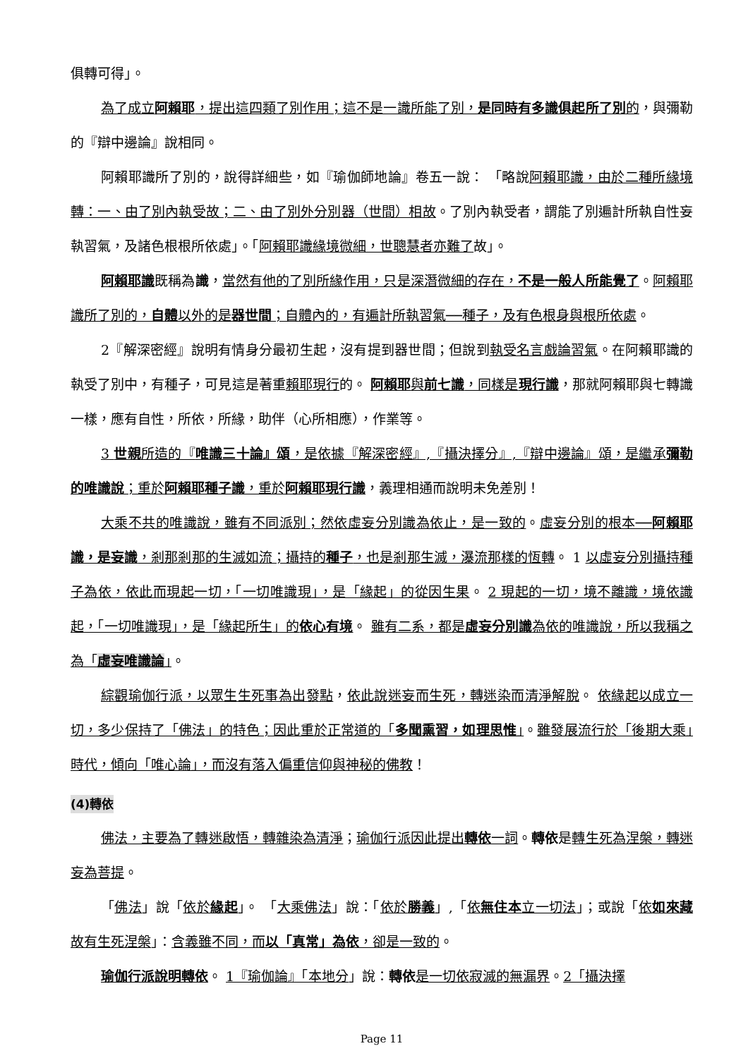俱轉可得」。
為了成立阿賴耶，提出這四類了別作用；這不是一識所能了別，是同時有多識俱起所了別的，與彌勒的『辯中邊論』說相同。
阿賴耶識所了別的，說得詳細些，如『瑜伽師地論』卷五一說： 「略說阿賴耶識，由於二種所緣境轉：一、由了別內執受故；二、由了別外分別器（世間）相故。了別內執受者，謂能了別遍計所執自性妄執習氣，及諸色根根所依處」。「阿賴耶識緣境微細，世聰慧者亦難了故」。
阿賴耶識既稱為識，當然有他的了別所緣作用，只是深潛微細的存在，不是一般人所能覺了。阿賴耶識所了別的，自體以外的是器世間；自體內的，有遍計所執習氣──種子，及有色根身與根所依處。
2『解深密經』說明有情身分最初生起，沒有提到器世間；但說到執受名言戲論習氣。在阿賴耶識的執受了別中，有種子，可見這是著重賴耶現行的。 阿賴耶與前七識，同樣是現行識，那就阿賴耶與七轉識一樣，應有自性，所依，所緣，助伴（心所相應），作業等。
3 世親所造的『唯識三十論』頌，是依據『解深密經』,『攝決擇分』,『辯中邊論』頌，是繼承彌勒的唯識說；重於阿賴耶種子識，重於阿賴耶現行識，義理相通而說明未免差別！
大乘不共的唯識說，雖有不同派別；然依虛妄分別識為依止，是一致的。虛妄分別的根本──阿賴耶識，是妄識，剎那剎那的生滅如流；攝持的種子，也是剎那生滅，瀑流那樣的恆轉。 1 以虛妄分別攝持種子為依，依此而現起一切，「一切唯識現」，是「緣起」的從因生果。 2 現起的一切，境不離識，境依識起，「一切唯識現」，是「緣起所生」的依心有境。 雖有二系，都是虛妄分別識為依的唯識說，所以我稱之為「虛妄唯識論」。
綜觀瑜伽行派，以眾生生死事為出發點，依此說迷妄而生死，轉迷染而清淨解脫。 依緣起以成立一切，多少保持了「佛法」的特色；因此重於正常道的「多聞熏習，如理思惟」。雖發展流行於「後期大乘」時代，傾向「唯心論」，而沒有落入偏重信仰與神秘的佛教！
(4)轉依
佛法，主要為了轉迷啟悟，轉雜染為清淨；瑜伽行派因此提出轉依一詞。轉依是轉生死為涅槃，轉迷妄為菩提。
「佛法」說「依於緣起」。 「大乘佛法」說：「依於勝義」,「依無住本立一切法」；或說「依如來藏故有生死涅槃」：含義雖不同，而以「真常」為依，卻是一致的。
瑜伽行派說明轉依。 1『瑜伽論』「本地分」說：轉依 是一切依寂滅的無漏界。2「攝決擇
Page 11